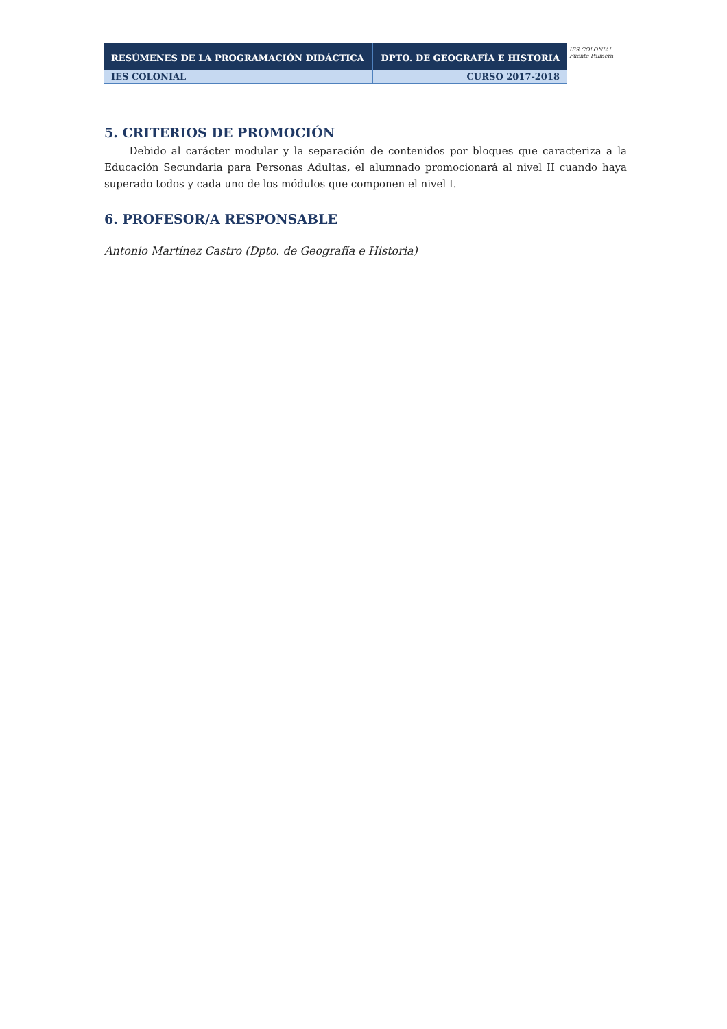| RESÚMENES DE LA PROGRAMACIÓN DIDÁCTICA | DPTO. DE GEOGRAFÍA E HISTORIA |
| IES COLONIAL | CURSO 2017-2018 |
IES COLONIAL
Fuente Palmera
5. CRITERIOS DE PROMOCIÓN
Debido al carácter modular y la separación de contenidos por bloques que caracteriza a la Educación Secundaria para Personas Adultas, el alumnado promocionará al nivel II cuando haya superado todos y cada uno de los módulos que componen el nivel I.
6. PROFESOR/A RESPONSABLE
Antonio Martínez Castro (Dpto. de Geografía e Historia)